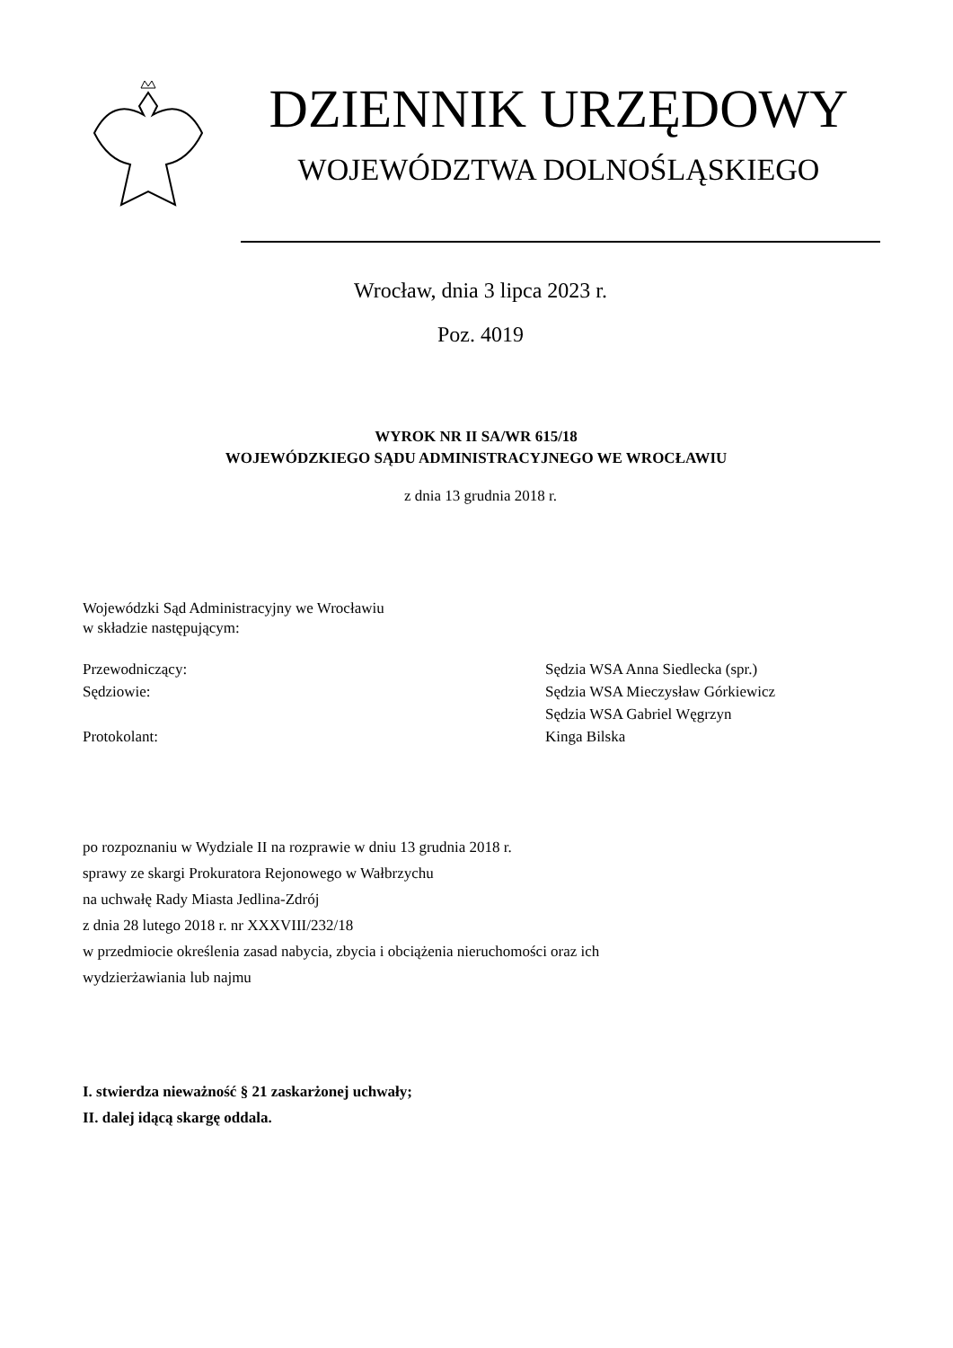DZIENNIK URZĘDOWY
WOJEWÓDZTWA DOLNOŚLĄSKIEGO
Wrocław, dnia 3 lipca 2023 r.
Poz. 4019
WYROK NR II SA/WR 615/18
WOJEWÓDZKIEGO SĄDU ADMINISTRACYJNEGO WE WROCŁAWIU
z dnia 13 grudnia 2018 r.
Wojewódzki Sąd Administracyjny we Wrocławiu
w składzie następującym:
Przewodniczący: Sędzia WSA Anna Siedlecka (spr.)
Sędziowie: Sędzia WSA Mieczysław Górkiewicz
Sędzia WSA Gabriel Węgrzyn
Protokolant: Kinga Bilska
po rozpoznaniu w Wydziale II na rozprawie w dniu 13 grudnia 2018 r.
sprawy ze skargi Prokuratora Rejonowego w Wałbrzychu
na uchwałę Rady Miasta Jedlina-Zdrój
z dnia 28 lutego 2018 r. nr XXXVIII/232/18
w przedmiocie określenia zasad nabycia, zbycia i obciążenia nieruchomości oraz ich
wydzierżawiania lub najmu
I. stwierdza nieważność § 21 zaskarżonej uchwały;
II. dalej idącą skargę oddala.